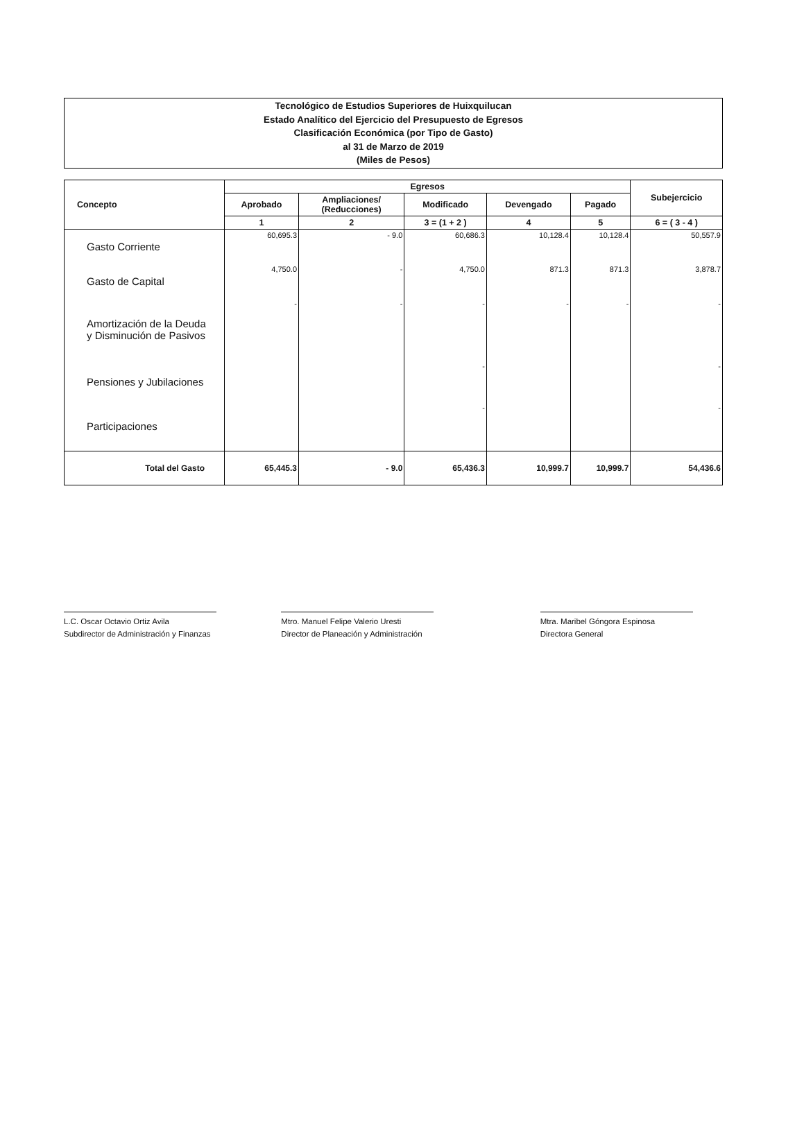Tecnológico de Estudios Superiores de Huixquilucan
Estado Analítico del Ejercicio del Presupuesto de Egresos
Clasificación Económica (por Tipo de Gasto)
al 31 de Marzo de 2019
(Miles de Pesos)
| Concepto | Egresos | | | | | Subejercicio |
| --- | --- | --- | --- | --- | --- | --- |
| | Aprobado | Ampliaciones/ (Reducciones) | Modificado | Devengado | Pagado | |
| | 1 | 2 | 3 = (1 + 2 ) | 4 | 5 | 6 = ( 3 - 4 ) |
| Gasto Corriente | 60,695.3 | - 9.0 | 60,686.3 | 10,128.4 | 10,128.4 | 50,557.9 |
| Gasto de Capital | 4,750.0 | - | 4,750.0 | 871.3 | 871.3 | 3,878.7 |
| Amortización de la Deuda y Disminución de Pasivos | - | - | - | - | - | - |
| Pensiones y Jubilaciones | | | - | | | - |
| Participaciones | | | - | | | - |
| Total del Gasto | 65,445.3 | - 9.0 | 65,436.3 | 10,999.7 | 10,999.7 | 54,436.6 |
L.C. Oscar Octavio Ortiz Avila
Subdirector de Administración y Finanzas
Mtro. Manuel Felipe Valerio Uresti
Director de Planeación y Administración
Mtra. Maribel Góngora Espinosa
Directora General